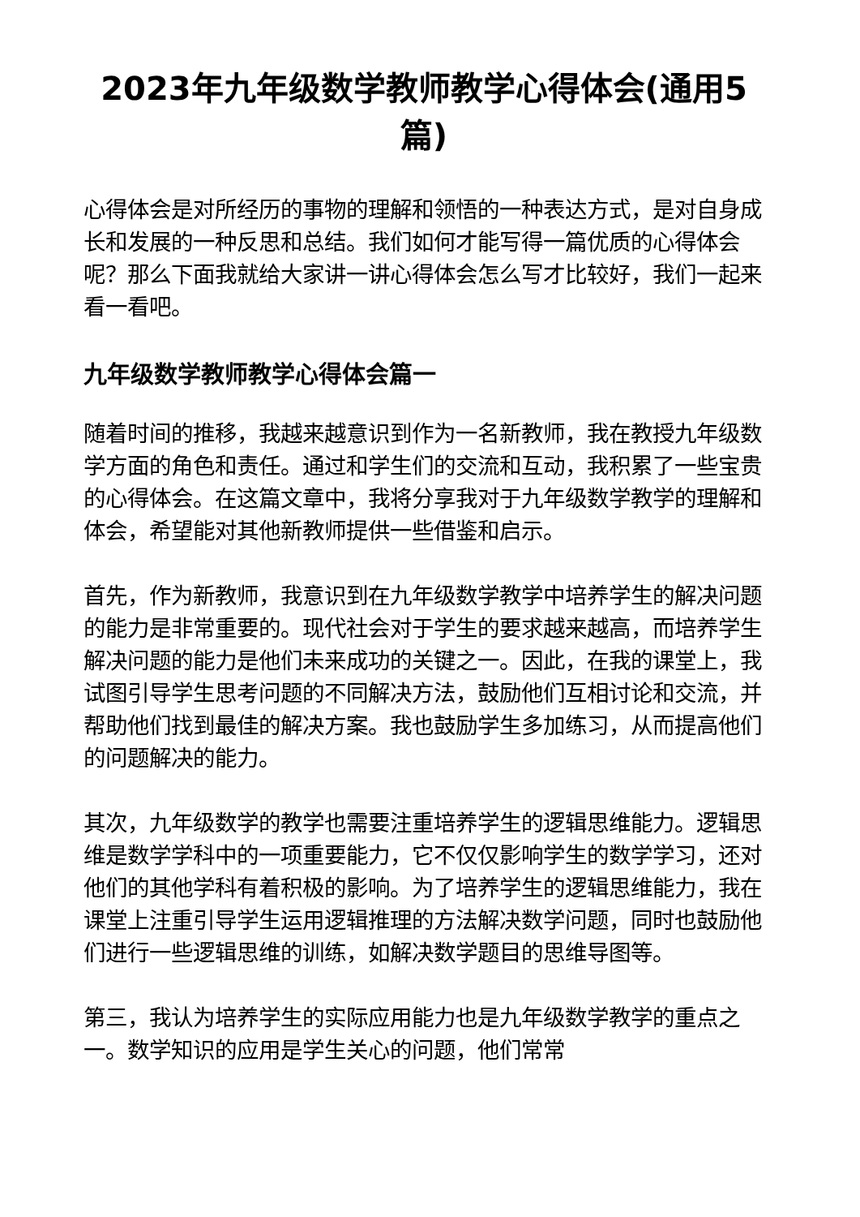2023年九年级数学教师教学心得体会(通用5篇)
心得体会是对所经历的事物的理解和领悟的一种表达方式，是对自身成长和发展的一种反思和总结。我们如何才能写得一篇优质的心得体会呢？那么下面我就给大家讲一讲心得体会怎么写才比较好，我们一起来看一看吧。
九年级数学教师教学心得体会篇一
随着时间的推移，我越来越意识到作为一名新教师，我在教授九年级数学方面的角色和责任。通过和学生们的交流和互动，我积累了一些宝贵的心得体会。在这篇文章中，我将分享我对于九年级数学教学的理解和体会，希望能对其他新教师提供一些借鉴和启示。
首先，作为新教师，我意识到在九年级数学教学中培养学生的解决问题的能力是非常重要的。现代社会对于学生的要求越来越高，而培养学生解决问题的能力是他们未来成功的关键之一。因此，在我的课堂上，我试图引导学生思考问题的不同解决方法，鼓励他们互相讨论和交流，并帮助他们找到最佳的解决方案。我也鼓励学生多加练习，从而提高他们的问题解决的能力。
其次，九年级数学的教学也需要注重培养学生的逻辑思维能力。逻辑思维是数学学科中的一项重要能力，它不仅仅影响学生的数学学习，还对他们的其他学科有着积极的影响。为了培养学生的逻辑思维能力，我在课堂上注重引导学生运用逻辑推理的方法解决数学问题，同时也鼓励他们进行一些逻辑思维的训练，如解决数学题目的思维导图等。
第三，我认为培养学生的实际应用能力也是九年级数学教学的重点之一。数学知识的应用是学生关心的问题，他们常常